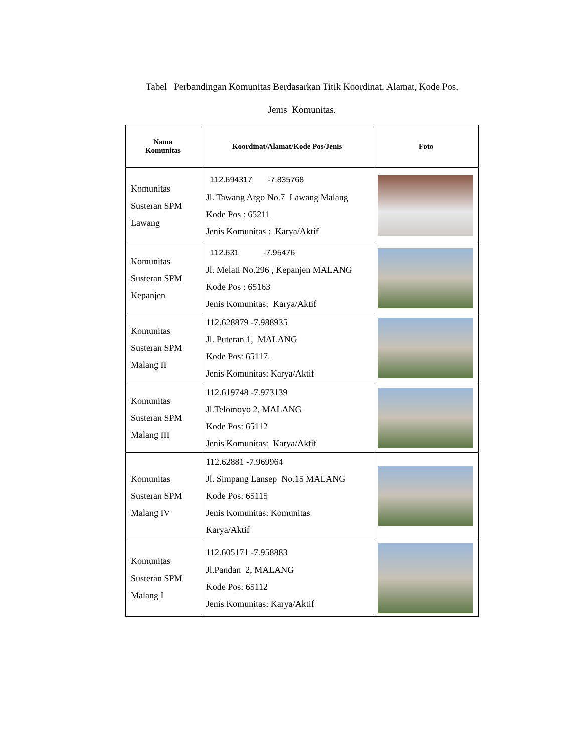Tabel Perbandingan Komunitas Berdasarkan Titik Koordinat, Alamat, Kode Pos,
Jenis Komunitas.
| Nama Komunitas | Koordinat/Alamat/Kode Pos/Jenis | Foto |
| --- | --- | --- |
| Komunitas Susteran SPM Lawang | 112.694317 -7.835768 Jl. Tawang Argo No.7 Lawang Malang Kode Pos : 65211 Jenis Komunitas : Karya/Aktif | |
| Komunitas Susteran SPM Kepanjen | 112.631 -7.95476 Jl. Melati No.296 , Kepanjen MALANG Kode Pos : 65163 Jenis Komunitas: Karya/Aktif | |
| Komunitas Susteran SPM Malang II | 112.628879 -7.988935 Jl. Puteran 1, MALANG Kode Pos: 65117. Jenis Komunitas: Karya/Aktif | |
| Komunitas Susteran SPM Malang III | 112.619748 -7.973139 Jl.Telomoyo 2, MALANG Kode Pos: 65112 Jenis Komunitas: Karya/Aktif | |
| Komunitas Susteran SPM Malang IV | 112.62881 -7.969964 Jl. Simpang Lansep No.15 MALANG Kode Pos: 65115 Jenis Komunitas: Komunitas Karya/Aktif | |
| Komunitas Susteran SPM Malang I | 112.605171 -7.958883 Jl.Pandan 2, MALANG Kode Pos: 65112 Jenis Komunitas: Karya/Aktif | |